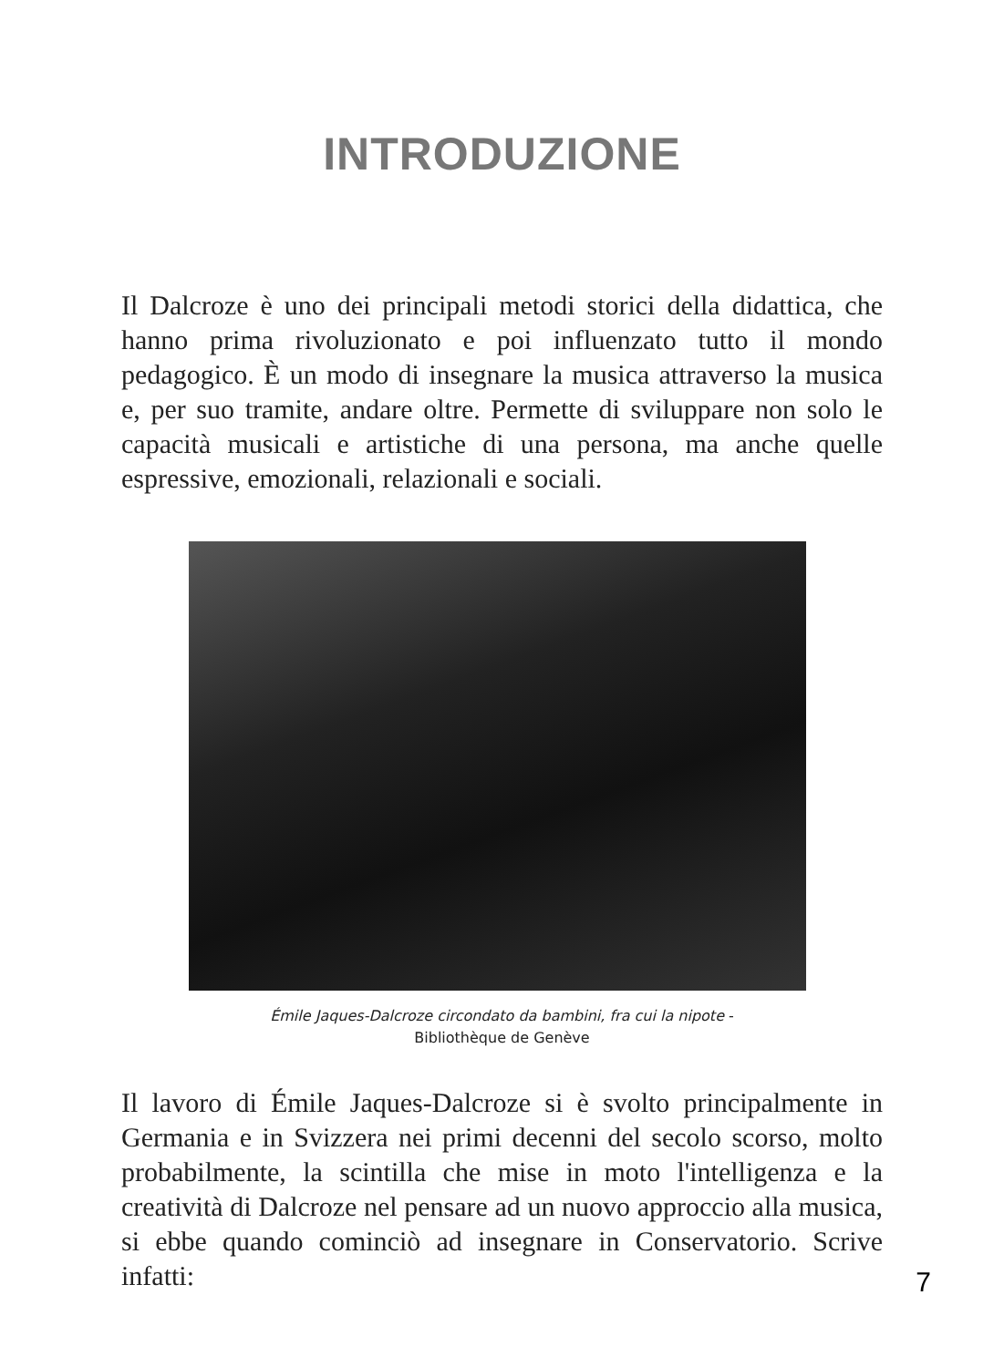INTRODUZIONE
Il Dalcroze è uno dei principali metodi storici della didattica, che hanno prima rivoluzionato e poi influenzato tutto il mondo pedagogico. È un modo di insegnare la musica attraverso la musica e, per suo tramite, andare oltre. Permette di sviluppare non solo le capacità musicali e artistiche di una persona, ma anche quelle espressive, emozionali, relazionali e sociali.
Émile Jaques-Dalcroze circondato da bambini, fra cui la nipote -
Bibliothèque de Genève
Il lavoro di Émile Jaques-Dalcroze si è svolto principalmente in Germania e in Svizzera nei primi decenni del secolo scorso, molto probabilmente, la scintilla che mise in moto l'intelligenza e la creatività di Dalcroze nel pensare ad un nuovo approccio alla musica, si ebbe quando cominciò ad insegnare in Conservatorio. Scrive infatti:
7